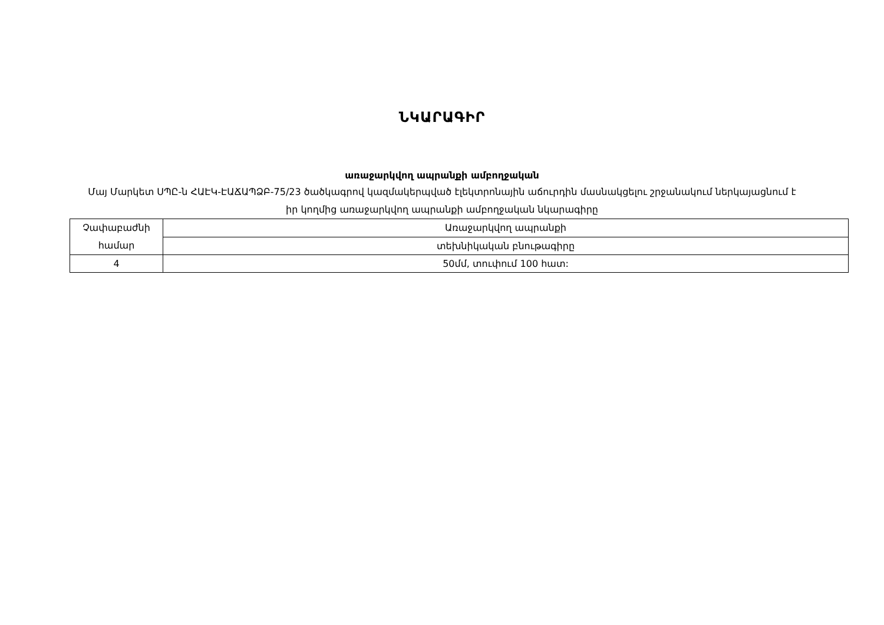ՆԿԱՐԱԳԻՐ
առաջարկվող ապրանքի ամբողջական
Մայ Մարկետ ՍՊԸ-ն ՀԱԷԿ-ԷԱՃԱՊՁԲ-75/23 ծածկագրով կազմակերպված էլեկտրոնային աճուրդին մասնակցելու շրջանակում ներկայացնում է իր կողմից առաջարկվող ապրանքի ամբողջական նկարագիրը
| Չափաբաժնի համար | Առաջարկվող ապրանքի |
| | տեխնիկական բնութագիրը |
| 4 | 50մմ, տուփում 100 հատ: |